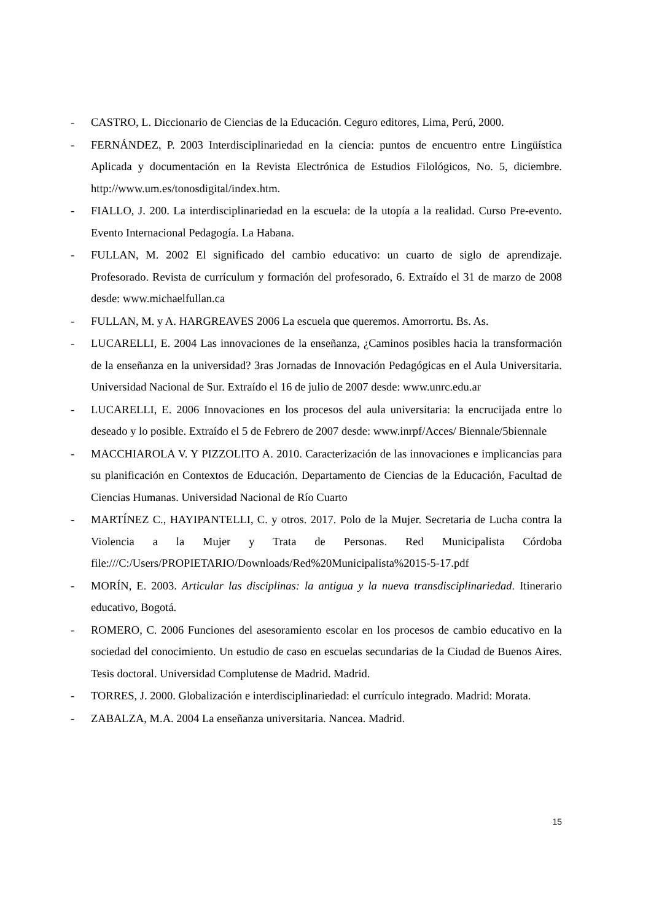- CASTRO, L. Diccionario de Ciencias de la Educación. Ceguro editores, Lima, Perú, 2000.
- FERNÁNDEZ, P. 2003 Interdisciplinariedad en la ciencia: puntos de encuentro entre Lingüística Aplicada y documentación en la Revista Electrónica de Estudios Filológicos, No. 5, diciembre. http://www.um.es/tonosdigital/index.htm.
- FIALLO, J. 200. La interdisciplinariedad en la escuela: de la utopía a la realidad. Curso Pre-evento. Evento Internacional Pedagogía. La Habana.
- FULLAN, M. 2002 El significado del cambio educativo: un cuarto de siglo de aprendizaje. Profesorado. Revista de currículum y formación del profesorado, 6. Extraído el 31 de marzo de 2008 desde: www.michaelfullan.ca
- FULLAN, M. y A. HARGREAVES 2006 La escuela que queremos. Amorrortu. Bs. As.
- LUCARELLI, E. 2004 Las innovaciones de la enseñanza, ¿Caminos posibles hacia la transformación de la enseñanza en la universidad? 3ras Jornadas de Innovación Pedagógicas en el Aula Universitaria. Universidad Nacional de Sur. Extraído el 16 de julio de 2007 desde: www.unrc.edu.ar
- LUCARELLI, E. 2006 Innovaciones en los procesos del aula universitaria: la encrucijada entre lo deseado y lo posible. Extraído el 5 de Febrero de 2007 desde: www.inrpf/Acces/ Biennale/5biennale
- MACCHIAROLA V. Y PIZZOLITO A. 2010. Caracterización de las innovaciones e implicancias para su planificación en Contextos de Educación. Departamento de Ciencias de la Educación, Facultad de Ciencias Humanas. Universidad Nacional de Río Cuarto
- MARTÍNEZ C., HAYIPANTELLI, C. y otros. 2017. Polo de la Mujer. Secretaria de Lucha contra la Violencia a la Mujer y Trata de Personas. Red Municipalista Córdoba file:///C:/Users/PROPIETARIO/Downloads/Red%20Municipalista%2015-5-17.pdf
- MORÍN, E. 2003. Articular las disciplinas: la antigua y la nueva transdisciplinariedad. Itinerario educativo, Bogotá.
- ROMERO, C. 2006 Funciones del asesoramiento escolar en los procesos de cambio educativo en la sociedad del conocimiento. Un estudio de caso en escuelas secundarias de la Ciudad de Buenos Aires. Tesis doctoral. Universidad Complutense de Madrid. Madrid.
- TORRES, J. 2000. Globalización e interdisciplinariedad: el currículo integrado. Madrid: Morata.
- ZABALZA, M.A. 2004 La enseñanza universitaria. Nancea. Madrid.
15